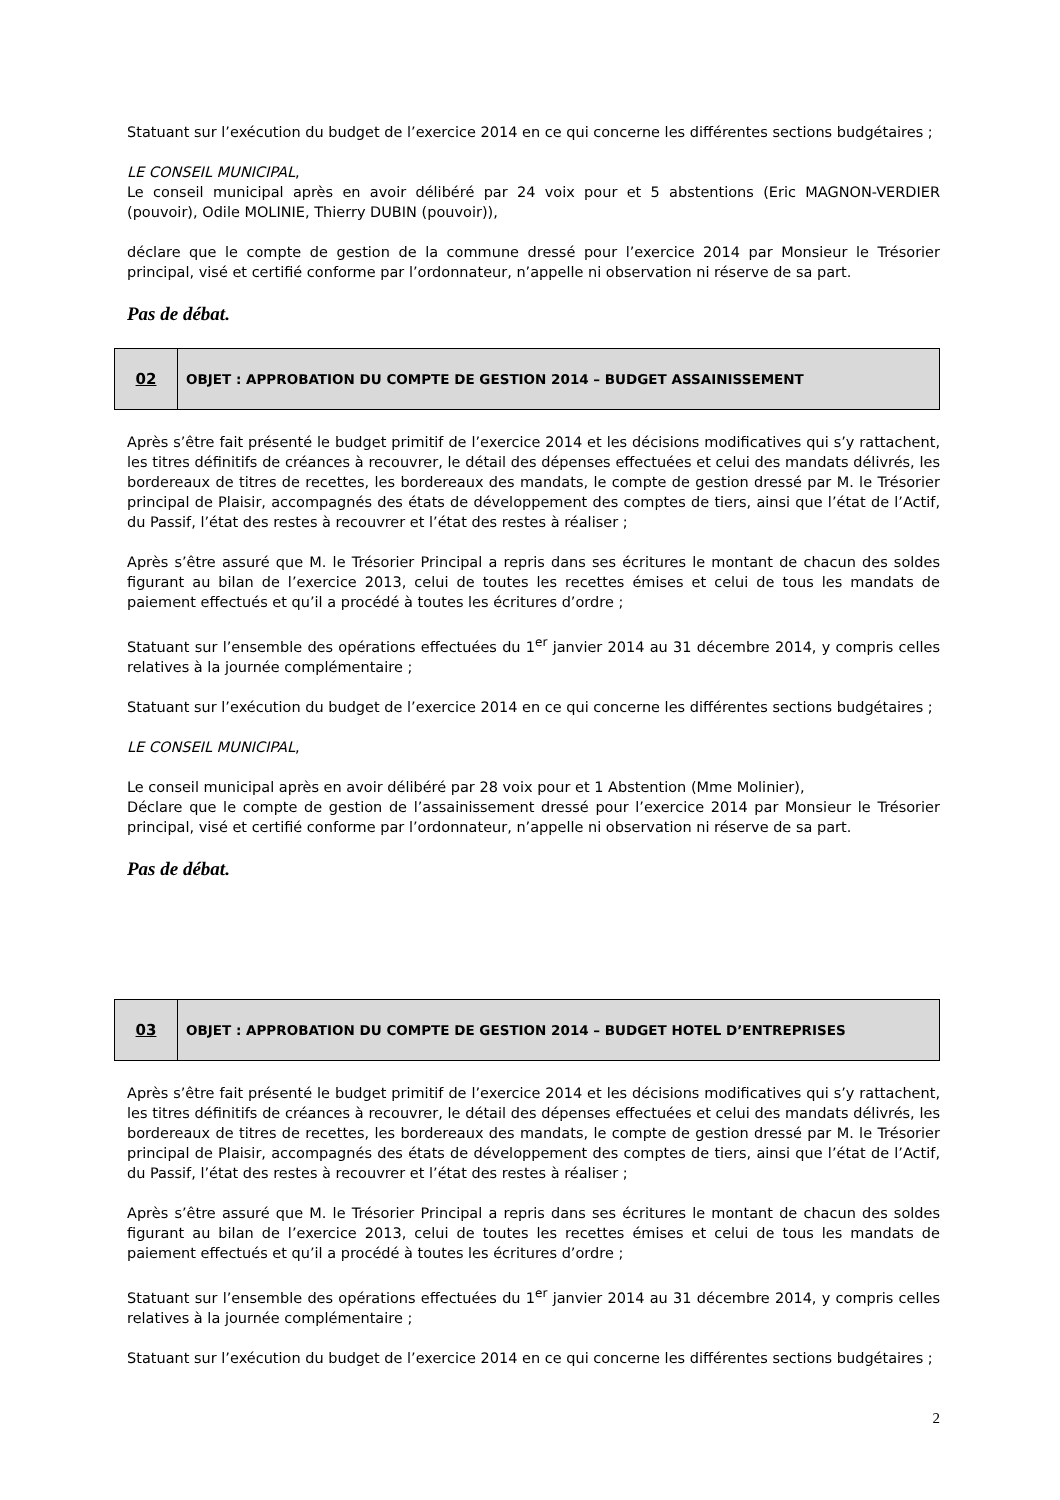Statuant sur l’exécution du budget de l’exercice 2014 en ce qui concerne les différentes sections budgétaires ;
LE CONSEIL MUNICIPAL,
Le conseil municipal après en avoir délibéré par 24 voix pour et 5 abstentions (Eric MAGNON-VERDIER (pouvoir), Odile MOLINIE, Thierry DUBIN (pouvoir)),
déclare que le compte de gestion de la commune dressé pour l’exercice 2014 par Monsieur le Trésorier principal, visé et certifié conforme par l’ordonnateur, n’appelle ni observation ni réserve de sa part.
Pas de débat.
| 02 | OBJET : APPROBATION DU COMPTE DE GESTION 2014 – BUDGET ASSAINISSEMENT |
Après s’être fait présenté le budget primitif de l’exercice 2014 et les décisions modificatives qui s’y rattachent, les titres définitifs de créances à recouvrer, le détail des dépenses effectuées et celui des mandats délivrés, les bordereaux de titres de recettes, les bordereaux des mandats, le compte de gestion dressé par M. le Trésorier principal de Plaisir, accompagnés des états de développement des comptes de tiers, ainsi que l’état de l’Actif, du Passif, l’état des restes à recouvrer et l’état des restes à réaliser ;
Après s’être assuré que M. le Trésorier Principal a repris dans ses écritures le montant de chacun des soldes figurant au bilan de l’exercice 2013, celui de toutes les recettes émises et celui de tous les mandats de paiement effectués et qu’il a procédé à toutes les écritures d’ordre ;
Statuant sur l’ensemble des opérations effectuées du 1<sup>er</sup> janvier 2014 au 31 décembre 2014, y compris celles relatives à la journée complémentaire ;
Statuant sur l’exécution du budget de l’exercice 2014 en ce qui concerne les différentes sections budgétaires ;
LE CONSEIL MUNICIPAL,
Le conseil municipal après en avoir délibéré par 28 voix pour et 1 Abstention (Mme Molinier),
Déclare que le compte de gestion de l’assainissement dressé pour l’exercice 2014 par Monsieur le Trésorier principal, visé et certifié conforme par l’ordonnateur, n’appelle ni observation ni réserve de sa part.
Pas de débat.
| 03 | OBJET : APPROBATION DU COMPTE DE GESTION 2014 – BUDGET HOTEL D’ENTREPRISES |
Après s’être fait présenté le budget primitif de l’exercice 2014 et les décisions modificatives qui s’y rattachent, les titres définitifs de créances à recouvrer, le détail des dépenses effectuées et celui des mandats délivrés, les bordereaux de titres de recettes, les bordereaux des mandats, le compte de gestion dressé par M. le Trésorier principal de Plaisir, accompagnés des états de développement des comptes de tiers, ainsi que l’état de l’Actif, du Passif, l’état des restes à recouvrer et l’état des restes à réaliser ;
Après s’être assuré que M. le Trésorier Principal a repris dans ses écritures le montant de chacun des soldes figurant au bilan de l’exercice 2013, celui de toutes les recettes émises et celui de tous les mandats de paiement effectués et qu’il a procédé à toutes les écritures d’ordre ;
Statuant sur l’ensemble des opérations effectuées du 1<sup>er</sup> janvier 2014 au 31 décembre 2014, y compris celles relatives à la journée complémentaire ;
Statuant sur l’exécution du budget de l’exercice 2014 en ce qui concerne les différentes sections budgétaires ;
2